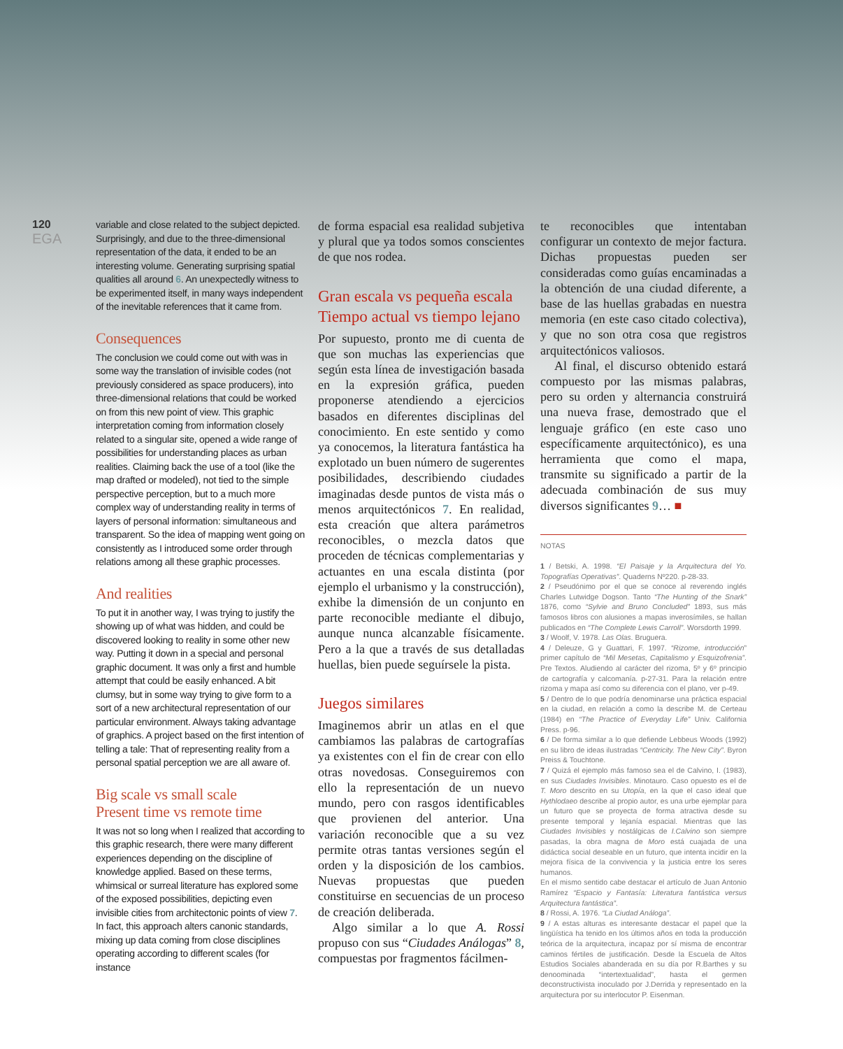120
EGA
variable and close related to the subject depicted. Surprisingly, and due to the three-dimensional representation of the data, it ended to be an interesting volume. Generating surprising spatial qualities all around 6. An unexpectedly witness to be experimented itself, in many ways independent of the inevitable references that it came from.
Consequences
The conclusion we could come out with was in some way the translation of invisible codes (not previously considered as space producers), into three-dimensional relations that could be worked on from this new point of view. This graphic interpretation coming from information closely related to a singular site, opened a wide range of possibilities for understanding places as urban realities. Claiming back the use of a tool (like the map drafted or modeled), not tied to the simple perspective perception, but to a much more complex way of understanding reality in terms of layers of personal information: simultaneous and transparent. So the idea of mapping went going on consistently as I introduced some order through relations among all these graphic processes.
And realities
To put it in another way, I was trying to justify the showing up of what was hidden, and could be discovered looking to reality in some other new way. Putting it down in a special and personal graphic document. It was only a first and humble attempt that could be easily enhanced. A bit clumsy, but in some way trying to give form to a sort of a new architectural representation of our particular environment. Always taking advantage of graphics. A project based on the first intention of telling a tale: That of representing reality from a personal spatial perception we are all aware of.
Big scale vs small scale
Present time vs remote time
It was not so long when I realized that according to this graphic research, there were many different experiences depending on the discipline of knowledge applied. Based on these terms, whimsical or surreal literature has explored some of the exposed possibilities, depicting even invisible cities from architectonic points of view 7. In fact, this approach alters canonic standards, mixing up data coming from close disciplines operating according to different scales (for instance
de forma espacial esa realidad subjetiva y plural que ya todos somos conscientes de que nos rodea.
Gran escala vs pequeña escala
Tiempo actual vs tiempo lejano
Por supuesto, pronto me di cuenta de que son muchas las experiencias que según esta línea de investigación basada en la expresión gráfica, pueden proponerse atendiendo a ejercicios basados en diferentes disciplinas del conocimiento. En este sentido y como ya conocemos, la literatura fantástica ha explotado un buen número de sugerentes posibilidades, describiendo ciudades imaginadas desde puntos de vista más o menos arquitectónicos 7. En realidad, esta creación que altera parámetros reconocibles, o mezcla datos que proceden de técnicas complementarias y actuantes en una escala distinta (por ejemplo el urbanismo y la construcción), exhibe la dimensión de un conjunto en parte reconocible mediante el dibujo, aunque nunca alcanzable físicamente. Pero a la que a través de sus detalladas huellas, bien puede seguírsele la pista.
Juegos similares
Imaginemos abrir un atlas en el que cambiamos las palabras de cartografías ya existentes con el fin de crear con ello otras novedosas. Conseguiremos con ello la representación de un nuevo mundo, pero con rasgos identificables que provienen del anterior. Una variación reconocible que a su vez permite otras tantas versiones según el orden y la disposición de los cambios. Nuevas propuestas que pueden constituirse en secuencias de un proceso de creación deliberada.
Algo similar a lo que A. Rossi propuso con sus “Ciudades Análogas” 8, compuestas por fragmentos fácilmen-
te reconocibles que intentaban configurar un contexto de mejor factura. Dichas propuestas pueden ser consideradas como guías encaminadas a la obtención de una ciudad diferente, a base de las huellas grabadas en nuestra memoria (en este caso citado colectiva), y que no son otra cosa que registros arquitectónicos valiosos.
Al final, el discurso obtenido estará compuesto por las mismas palabras, pero su orden y alternancia construirá una nueva frase, demostrado que el lenguaje gráfico (en este caso uno específicamente arquitectónico), es una herramienta que como el mapa, transmite su significado a partir de la adecuada combinación de sus muy diversos significantes 9… ■
NOTAS
1 / Betski, A. 1998. “El Paisaje y la Arquitectura del Yo. Topografías Operativas”. Quaderns Nº220. p-28-33.
2 / Pseudónimo por el que se conoce al reverendo inglés Charles Lutwidge Dogson. Tanto “The Hunting of the Snark” 1876, como “Sylvie and Bruno Concluded” 1893, sus más famosos libros con alusiones a mapas inverosímiles, se hallan publicados en “The Complete Lewis Carroll”. Worsdorth 1999.
3 / Woolf, V. 1978. Las Olas. Bruguera.
4 / Deleuze, G y Guattari, F. 1997. “Rizome, introducción” primer capítulo de “Mil Mesetas, Capitalismo y Esquizofrenia”. Pre Textos. Aludiendo al carácter del rizoma, 5º y 6º principio de cartografía y calcomanía. p-27-31. Para la relación entre rizoma y mapa así como su diferencia con el plano, ver p-49.
5 / Dentro de lo que podría denominarse una práctica espacial en la ciudad, en relación a como la describe M. de Certeau (1984) en “The Practice of Everyday Life” Univ. California Press. p-96.
6 / De forma similar a lo que defiende Lebbeus Woods (1992) en su libro de ideas ilustradas “Centricity. The New City”. Byron Preiss & Touchtone.
7 / Quizá el ejemplo más famoso sea el de Calvino, I. (1983), en sus Ciudades Invisibles. Minotauro. Caso opuesto es el de T. Moro descrito en su Utopía, en la que el caso ideal que Hythlodaeo describe al propio autor, es una urbe ejemplar para un futuro que se proyecta de forma atractiva desde su presente temporal y lejanía espacial. Mientras que las Ciudades Invisibles y nostálgicas de I.Calvino son siempre pasadas, la obra magna de Moro está cuajada de una didáctica social deseable en un futuro, que intenta incidir en la mejora física de la convivencia y la justicia entre los seres humanos.
En el mismo sentido cabe destacar el artículo de Juan Antonio Ramírez “Espacio y Fantasía: Literatura fantástica versus Arquitectura fantástica”.
8 / Rossi, A. 1976. “La Ciudad Análoga”.
9 / A estas alturas es interesante destacar el papel que la lingüística ha tenido en los últimos años en toda la producción teórica de la arquitectura, incapaz por sí misma de encontrar caminos fértiles de justificación. Desde la Escuela de Altos Estudios Sociales abanderada en su día por R.Barthes y su denoominada “intertextualidad”, hasta el germen deconstructivista inoculado por J.Derrida y representado en la arquitectura por su interlocutor P. Eisenman.